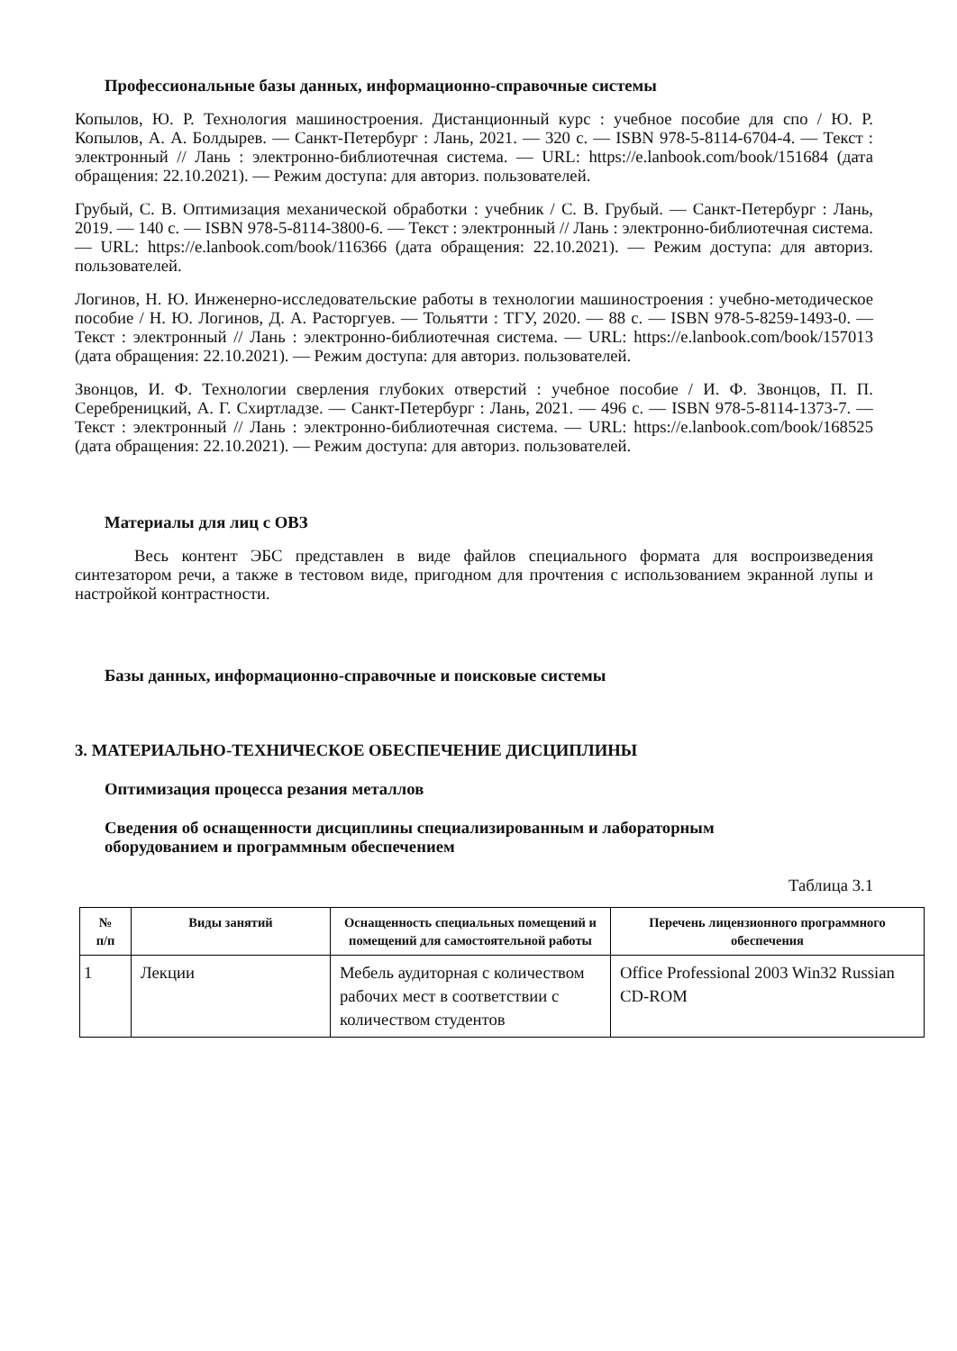Профессиональные базы данных, информационно-справочные системы
Копылов, Ю. Р. Технология машиностроения. Дистанционный курс : учебное пособие для спо / Ю. Р. Копылов, А. А. Болдырев. — Санкт-Петербург : Лань, 2021. — 320 с. — ISBN 978-5-8114-6704-4. — Текст : электронный // Лань : электронно-библиотечная система. — URL: https://e.lanbook.com/book/151684 (дата обращения: 22.10.2021). — Режим доступа: для авториз. пользователей.
Грубый, С. В. Оптимизация механической обработки : учебник / С. В. Грубый. — Санкт-Петербург : Лань, 2019. — 140 с. — ISBN 978-5-8114-3800-6. — Текст : электронный // Лань : электронно-библиотечная система. — URL: https://e.lanbook.com/book/116366 (дата обращения: 22.10.2021). — Режим доступа: для авториз. пользователей.
Логинов, Н. Ю. Инженерно-исследовательские работы в технологии машиностроения : учебно-методическое пособие / Н. Ю. Логинов, Д. А. Расторгуев. — Тольятти : ТГУ, 2020. — 88 с. — ISBN 978-5-8259-1493-0. — Текст : электронный // Лань : электронно-библиотечная система. — URL: https://e.lanbook.com/book/157013 (дата обращения: 22.10.2021). — Режим доступа: для авториз. пользователей.
Звонцов, И. Ф. Технологии сверления глубоких отверстий : учебное пособие / И. Ф. Звонцов, П. П. Серебреницкий, А. Г. Схиртладзе. — Санкт-Петербург : Лань, 2021. — 496 с. — ISBN 978-5-8114-1373-7. — Текст : электронный // Лань : электронно-библиотечная система. — URL: https://e.lanbook.com/book/168525 (дата обращения: 22.10.2021). — Режим доступа: для авториз. пользователей.
Материалы для лиц с ОВЗ
Весь контент ЭБС представлен в виде файлов специального формата для воспроизведения синтезатором речи, а также в тестовом виде, пригодном для прочтения с использованием экранной лупы и настройкой контрастности.
Базы данных, информационно-справочные и поисковые системы
3. МАТЕРИАЛЬНО-ТЕХНИЧЕСКОЕ ОБЕСПЕЧЕНИЕ ДИСЦИПЛИНЫ
Оптимизация процесса резания металлов
Сведения об оснащенности дисциплины специализированным и лабораторным
оборудованием и программным обеспечением
Таблица 3.1
| № п/п | Виды занятий | Оснащенность специальных помещений и помещений для самостоятельной работы | Перечень лицензионного программного обеспечения |
| --- | --- | --- | --- |
| 1 | Лекции | Мебель аудиторная с количеством рабочих мест в соответствии с количеством студентов | Office Professional 2003 Win32 Russian CD-ROM |